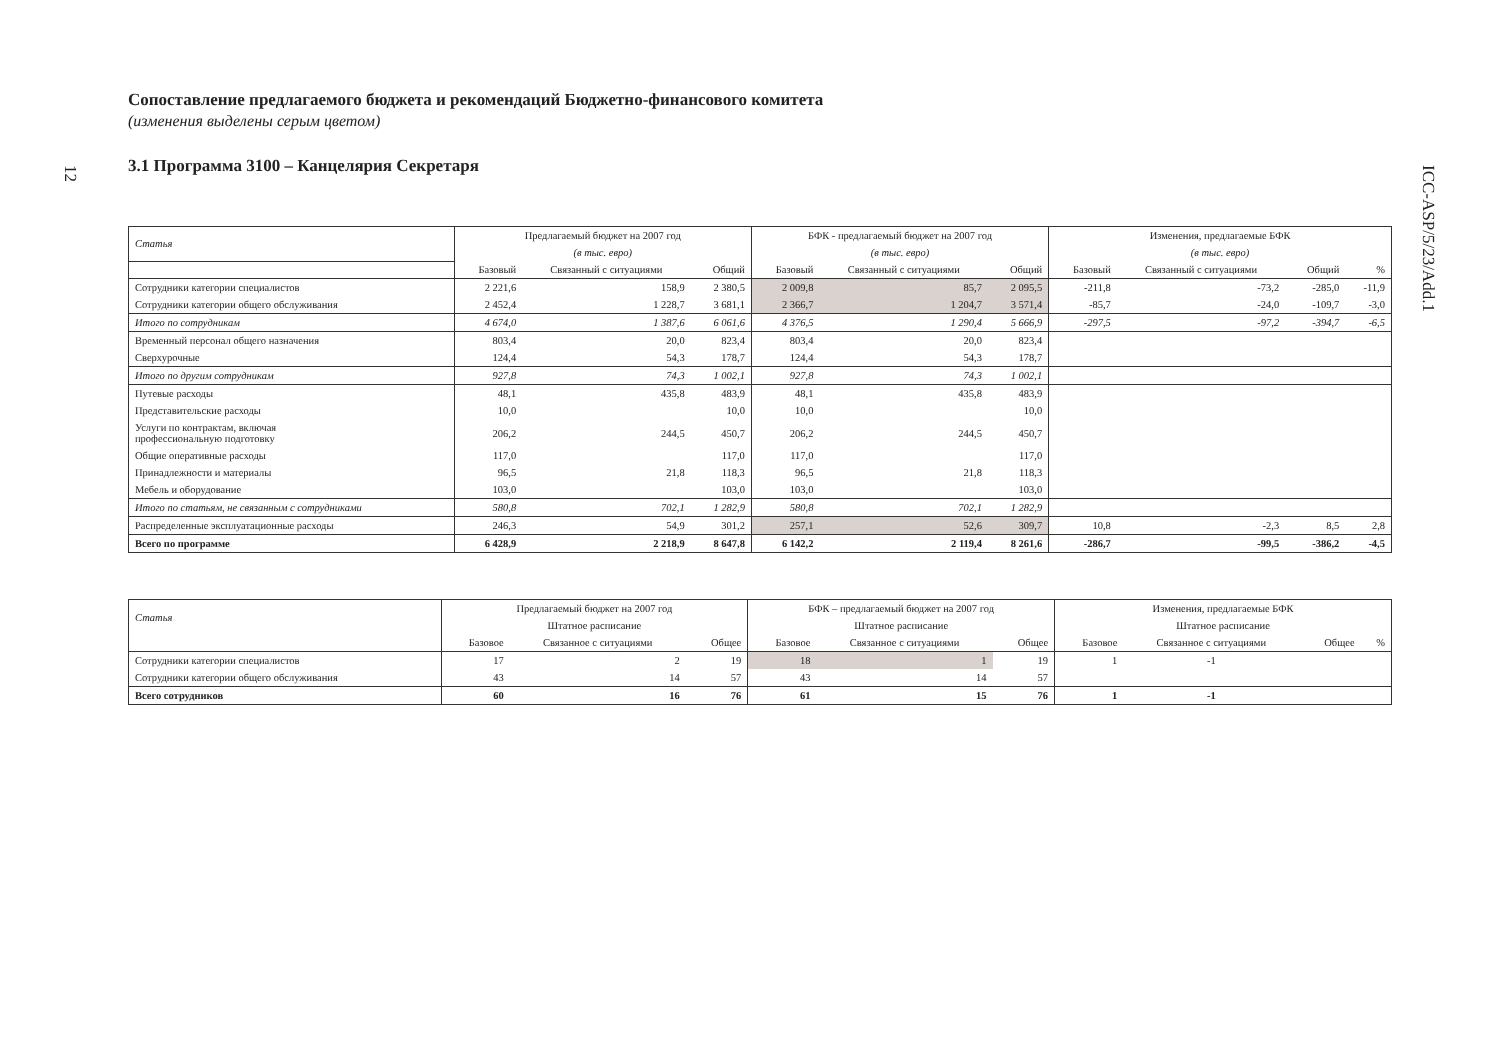12
ICC-ASP/5/23/Add.1
Сопоставление предлагаемого бюджета и рекомендаций Бюджетно-финансового комитета
(изменения выделены серым цветом)
3.1 Программа 3100 – Канцелярия Секретаря
| Статья | Предлагаемый бюджет на 2007 год | | | БФК - предлагаемый бюджет на 2007 год | | | Изменения, предлагаемые БФК | | | |
| --- | --- | --- | --- | --- | --- | --- | --- | --- | --- | --- |
| | (в тыс. евро) | | | (в тыс. евро) | | | (в тыс. евро) | | | |
| | Базовый | Связанный с ситуациями | Общий | Базовый | Связанный с ситуациями | Общий | Базовый | Связанный с ситуациями | Общий | % |
| Сотрудники категории специалистов | 2 221,6 | 158,9 | 2 380,5 | 2 009,8 | 85,7 | 2 095,5 | -211,8 | -73,2 | -285,0 | -11,9 |
| Сотрудники категории общего обслуживания | 2 452,4 | 1 228,7 | 3 681,1 | 2 366,7 | 1 204,7 | 3 571,4 | -85,7 | -24,0 | -109,7 | -3,0 |
| Итого по сотрудникам | 4 674,0 | 1 387,6 | 6 061,6 | 4 376,5 | 1 290,4 | 5 666,9 | -297,5 | -97,2 | -394,7 | -6,5 |
| Временный персонал общего назначения | 803,4 | 20,0 | 823,4 | 803,4 | 20,0 | 823,4 | | | | |
| Сверхурочные | 124,4 | 54,3 | 178,7 | 124,4 | 54,3 | 178,7 | | | | |
| Итого по другим сотрудникам | 927,8 | 74,3 | 1 002,1 | 927,8 | 74,3 | 1 002,1 | | | | |
| Путевые расходы | 48,1 | 435,8 | 483,9 | 48,1 | 435,8 | 483,9 | | | | |
| Представительские расходы | 10,0 | | 10,0 | 10,0 | | 10,0 | | | | |
| Услуги по контрактам, включая профессиональную подготовку | 206,2 | 244,5 | 450,7 | 206,2 | 244,5 | 450,7 | | | | |
| Общие оперативные расходы | 117,0 | | 117,0 | 117,0 | | 117,0 | | | | |
| Принадлежности и материалы | 96,5 | 21,8 | 118,3 | 96,5 | 21,8 | 118,3 | | | | |
| Мебель и оборудование | 103,0 | | 103,0 | 103,0 | | 103,0 | | | | |
| Итого по статьям, не связанным с сотрудниками | 580,8 | 702,1 | 1 282,9 | 580,8 | 702,1 | 1 282,9 | | | | |
| Распределенные эксплуатационные расходы | 246,3 | 54,9 | 301,2 | 257,1 | 52,6 | 309,7 | 10,8 | -2,3 | 8,5 | 2,8 |
| Всего по программе | 6 428,9 | 2 218,9 | 8 647,8 | 6 142,2 | 2 119,4 | 8 261,6 | -286,7 | -99,5 | -386,2 | -4,5 |
| Статья | Предлагаемый бюджет на 2007 год | | | БФК – предлагаемый бюджет на 2007 год | | | Изменения, предлагаемые БФК | | | |
| --- | --- | --- | --- | --- | --- | --- | --- | --- | --- | --- |
| | Штатное расписание | | | Штатное расписание | | | Штатное расписание | | | |
| | Базовое | Связанное с ситуациями | Общее | Базовое | Связанное с ситуациями | Общее | Базовое | Связанное с ситуациями | Общее | % |
| Сотрудники категории специалистов | 17 | 2 | 19 | 18 | 1 | 19 | 1 | -1 | | |
| Сотрудники категории общего обслуживания | 43 | 14 | 57 | 43 | 14 | 57 | | | | |
| Всего сотрудников | 60 | 16 | 76 | 61 | 15 | 76 | 1 | -1 | | |